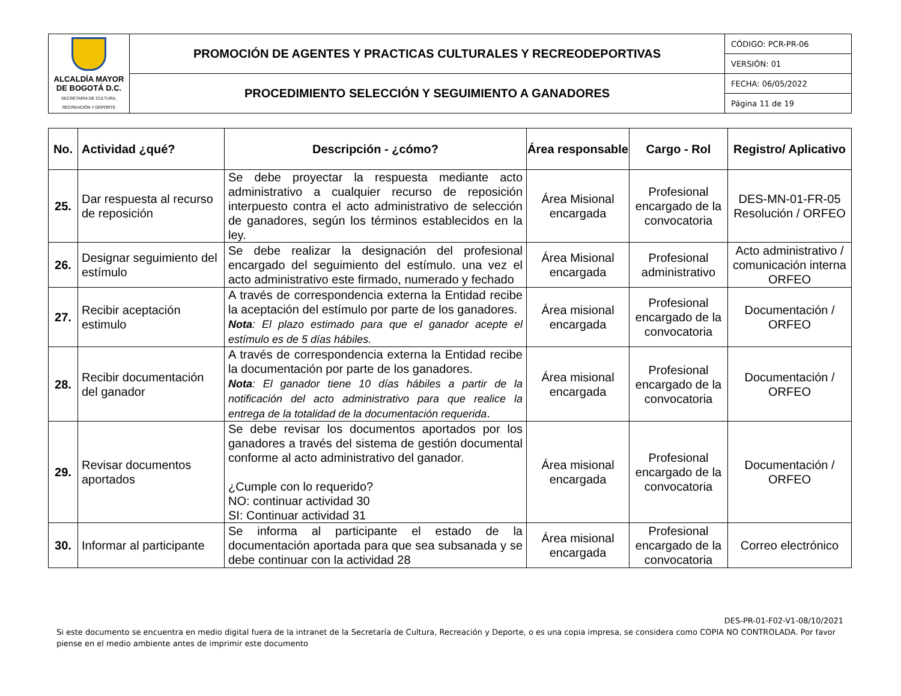| ALCALDÍA MAYOR DE BOGOTÁ D.C. SECRETARÍA DE CULTURA, RECREACIÓN Y DEPORTE | PROMOCIÓN DE AGENTES Y PRACTICAS CULTURALES Y RECREODEPORTIVAS | CÓDIGO: PCR-PR-06 |
| | | VERSIÓN: 01 |
| | PROCEDIMIENTO SELECCIÓN Y SEGUIMIENTO A GANADORES | FECHA: 06/05/2022 |
| | | Página 11 de 19 |
| No. | Actividad ¿qué? | Descripción - ¿cómo? | Área responsable | Cargo - Rol | Registro/ Aplicativo |
| --- | --- | --- | --- | --- | --- |
| 25. | Dar respuesta al recurso de reposición | Se debe proyectar la respuesta mediante acto administrativo a cualquier recurso de reposición interpuesto contra el acto administrativo de selección de ganadores, según los términos establecidos en la ley. | Área Misional encargada | Profesional encargado de la convocatoria | DES-MN-01-FR-05 Resolución / ORFEO |
| 26. | Designar seguimiento del estímulo | Se debe realizar la designación del profesional encargado del seguimiento del estímulo. una vez el acto administrativo este firmado, numerado y fechado | Área Misional encargada | Profesional administrativo | Acto administrativo / comunicación interna ORFEO |
| 27. | Recibir aceptación estimulo | A través de correspondencia externa la Entidad recibe la aceptación del estímulo por parte de los ganadores. Nota : El plazo estimado para que el ganador acepte el estímulo es de 5 días hábiles. | Área misional encargada | Profesional encargado de la convocatoria | Documentación / ORFEO |
| 28. | Recibir documentación del ganador | A través de correspondencia externa la Entidad recibe la documentación por parte de los ganadores. Nota : El ganador tiene 10 días hábiles a partir de la notificación del acto administrativo para que realice la entrega de la totalidad de la documentación requerida . | Área misional encargada | Profesional encargado de la convocatoria | Documentación / ORFEO |
| 29. | Revisar documentos aportados | Se debe revisar los documentos aportados por los ganadores a través del sistema de gestión documental conforme al acto administrativo del ganador. ¿Cumple con lo requerido? NO: continuar actividad 30 SI: Continuar actividad 31 | Área misional encargada | Profesional encargado de la convocatoria | Documentación / ORFEO |
| 30. | Informar al participante | Se informa al participante el estado de la documentación aportada para que sea subsanada y se debe continuar con la actividad 28 | Área misional encargada | Profesional encargado de la convocatoria | Correo electrónico |
DES-PR-01-F02-V1-08/10/2021
Si este documento se encuentra en medio digital fuera de la intranet de la Secretaría de Cultura, Recreación y Deporte, o es una copia impresa, se considera como COPIA NO CONTROLADA. Por favor piense en el medio ambiente antes de imprimir este documento